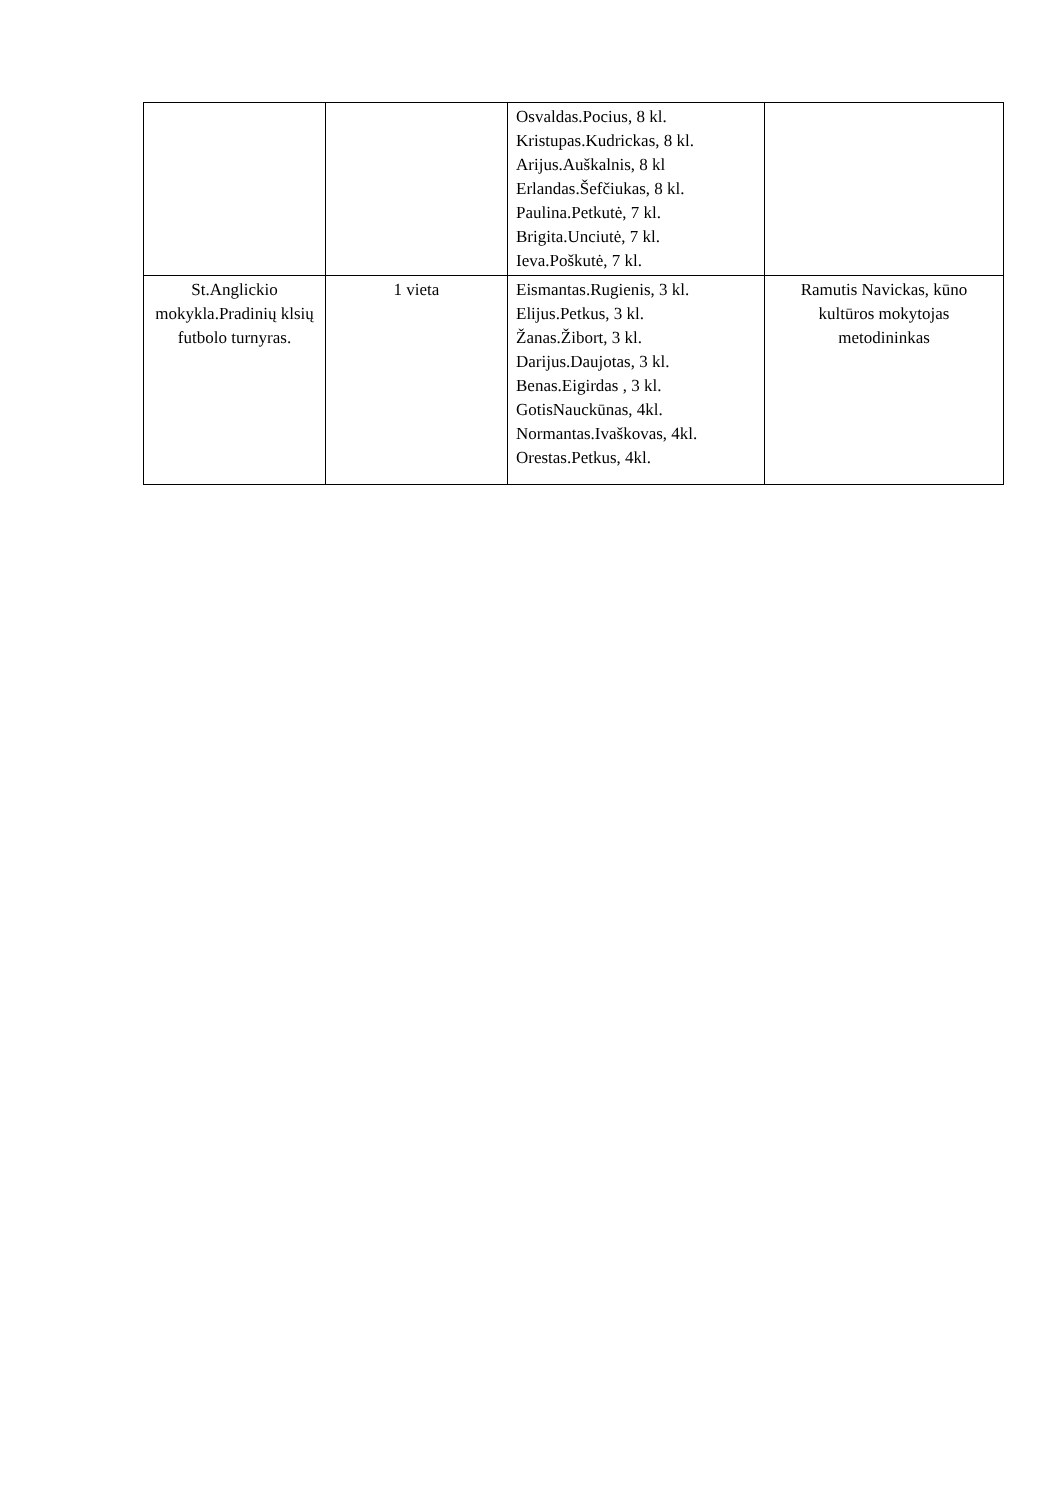| | | Osvaldas.Pocius, 8 kl. Kristupas.Kudrickas, 8 kl. Arijus.Auškalnis, 8 kl Erlandas.Šefčiukas, 8 kl. Paulina.Petkutė, 7 kl. Brigita.Unciutė, 7 kl. Ieva.Poškutė, 7 kl. | |
| St.Anglickio mokykla.Pradinių klsių futbolo turnyras. | 1 vieta | Eismantas.Rugienis, 3 kl. Elijus.Petkus, 3 kl. Žanas.Žibort, 3 kl. Darijus.Daujotas, 3 kl. Benas.Eigirdas , 3 kl. GotisNauckūnas, 4kl. Normantas.Ivaškovas, 4kl. Orestas.Petkus, 4kl. | Ramutis Navickas, kūno kultūros mokytojas metodininkas |